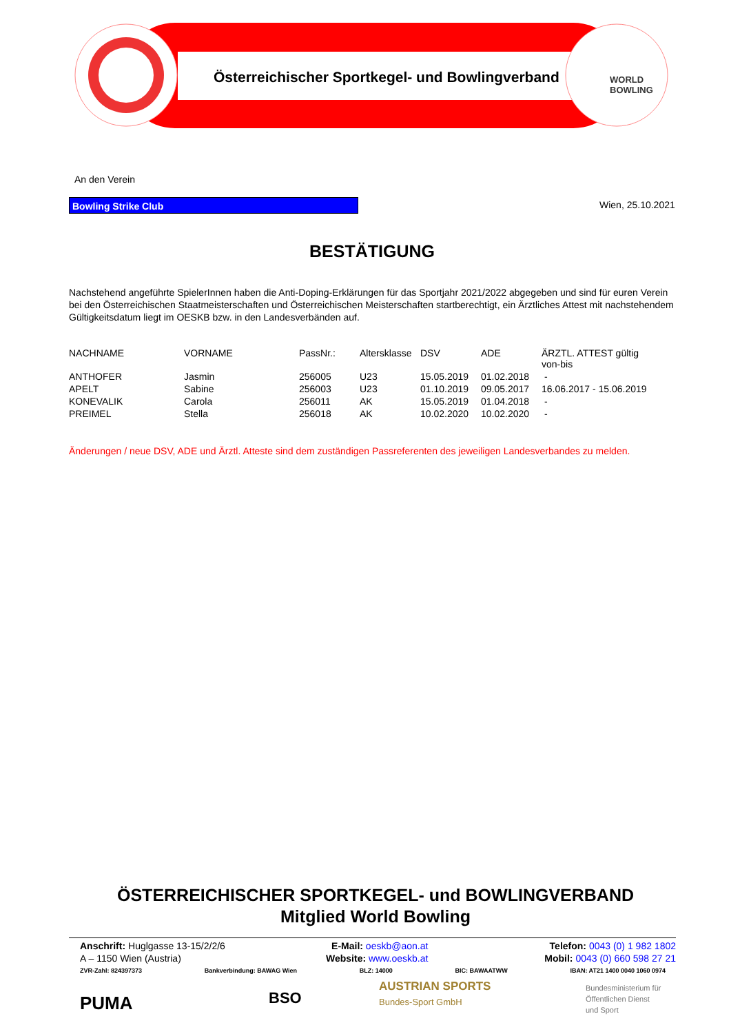Österreichischer Sportkegel- und Bowlingverband
WORLD
BOWLING
An den Verein
Bowling Strike Club Wien, 25.10.2021
BESTÄTIGUNG
Nachstehend angeführte SpielerInnen haben die Anti-Doping-Erklärungen für das Sportjahr 2021/2022 abgegeben und sind für euren Verein bei den Österreichischen Staatmeisterschaften und Österreichischen Meisterschaften startberechtigt, ein Ärztliches Attest mit nachstehendem Gültigkeitsdatum liegt im OESKB bzw. in den Landesverbänden auf.
| NACHNAME | VORNAME | PassNr.: | Altersklasse | DSV | ADE | ÄRZTL. ATTEST gültig von-bis |
| --- | --- | --- | --- | --- | --- | --- |
| ANTHOFER | Jasmin | 256005 | U23 | 15.05.2019 | 01.02.2018 | - |
| APELT | Sabine | 256003 | U23 | 01.10.2019 | 09.05.2017 | 16.06.2017 - 15.06.2019 |
| KONEVALIK | Carola | 256011 | AK | 15.05.2019 | 01.04.2018 | - |
| PREIMEL | Stella | 256018 | AK | 10.02.2020 | 10.02.2020 | - |
Änderungen / neue DSV, ADE und Ärztl. Atteste sind dem zuständigen Passreferenten des jeweiligen Landesverbandes zu melden.
ÖSTERREICHISCHER SPORTKEGEL- und BOWLINGVERBAND
Mitglied World Bowling
Anschrift: Huglgasse 13-15/2/2/6
A – 1150 Wien (Austria)
E-Mail: oeskb@aon.at
Website: www.oeskb.at
Telefon: 0043 (0) 1 982 1802
Mobil: 0043 (0) 660 598 27 21
ZVR-Zahl: 824397373 Bankverbindung: BAWAG Wien BLZ: 14000 BIC: BAWAATWW IBAN: AT21 1400 0040 1060 0974
PUMA BSO
AUSTRIAN SPORTS
Bundes-Sport GmbH
Bundesministerium für
Öffentlichen Dienst
und Sport